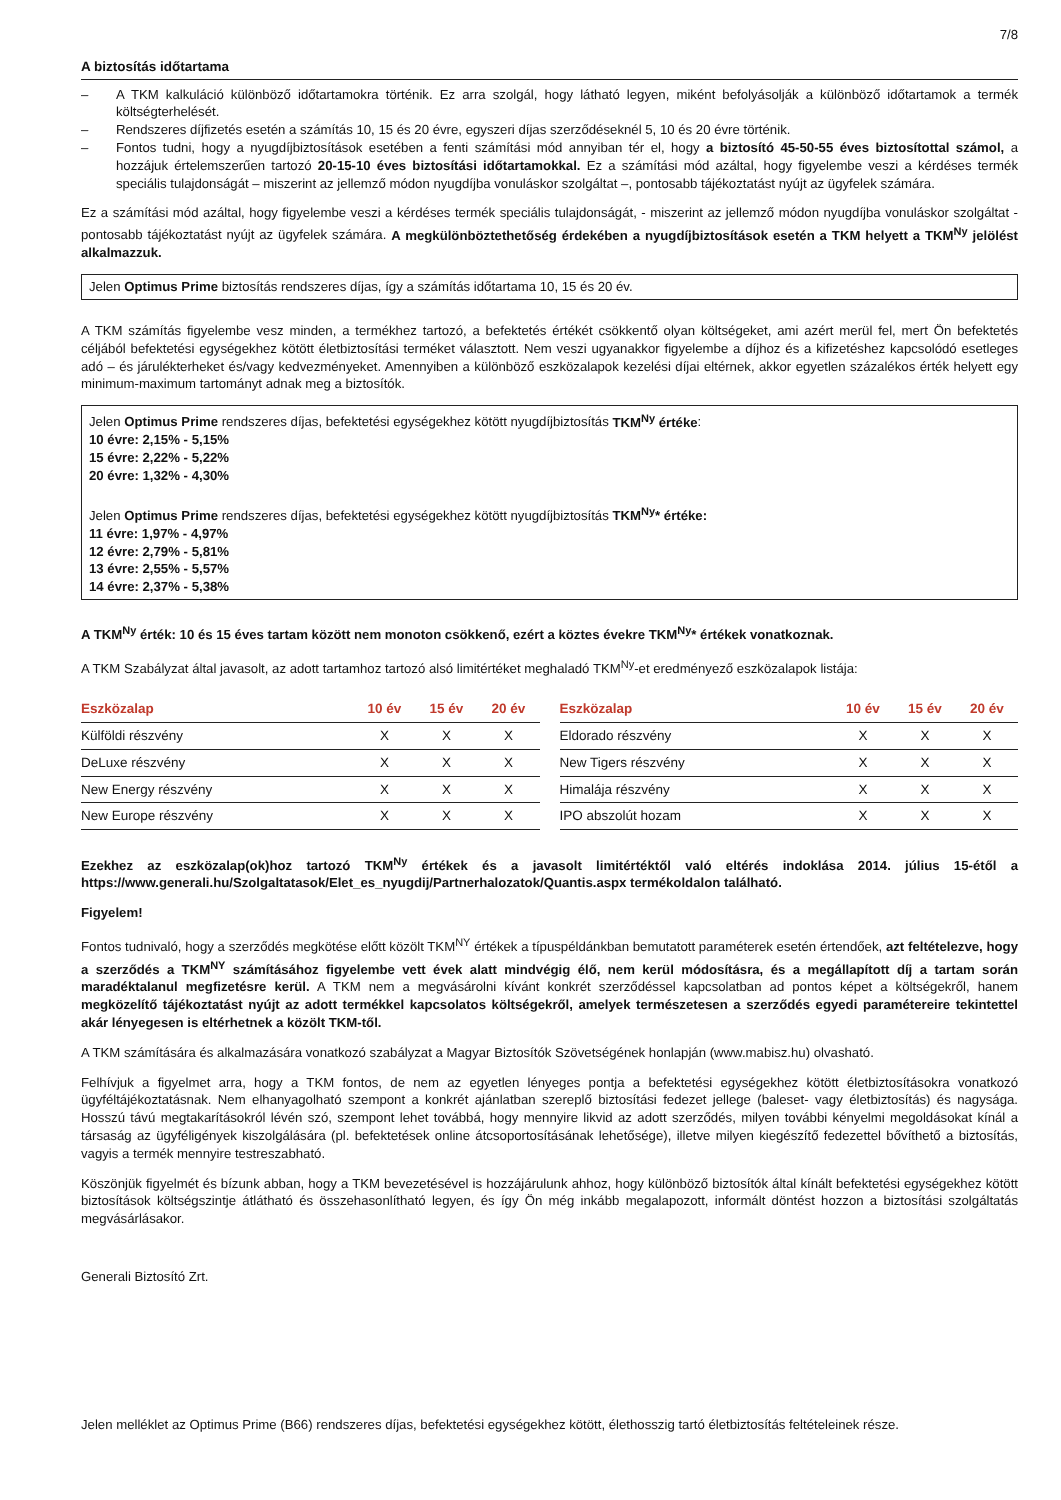7/8
A biztosítás időtartama
– A TKM kalkuláció különböző időtartamokra történik. Ez arra szolgál, hogy látható legyen, miként befolyásolják a különböző időtartamok a termék költségterhelését.
– Rendszeres díjfizetés esetén a számítás 10, 15 és 20 évre, egyszeri díjas szerződéseknél 5, 10 és 20 évre történik.
– Fontos tudni, hogy a nyugdíjbiztosítások esetében a fenti számítási mód annyiban tér el, hogy a biztosító 45-50-55 éves biztosítottal számol, a hozzájuk értelemszerűen tartozó 20-15-10 éves biztosítási időtartamokkal. Ez a számítási mód azáltal, hogy figyelembe veszi a kérdéses termék speciális tulajdonságát – miszerint az jellemző módon nyugdíjba vonuláskor szolgáltat –, pontosabb tájékoztatást nyújt az ügyfelek számára.
Ez a számítási mód azáltal, hogy figyelembe veszi a kérdéses termék speciális tulajdonságát, - miszerint az jellemző módon nyugdíjba vonuláskor szolgáltat - pontosabb tájékoztatást nyújt az ügyfelek számára. A megkülönböztethetőség érdekében a nyugdíjbiztosítások esetén a TKM helyett a TKM<sup>Ny</sup> jelölést alkalmazzuk.
Jelen Optimus Prime biztosítás rendszeres díjas, így a számítás időtartama 10, 15 és 20 év.
A TKM számítás figyelembe vesz minden, a termékhez tartozó, a befektetés értékét csökkentő olyan költségeket, ami azért merül fel, mert Ön befektetés céljából befektetési egységekhez kötött életbiztosítási terméket választott. Nem veszi ugyanakkor figyelembe a díjhoz és a kifizetéshez kapcsolódó esetleges adó – és járulékterheket és/vagy kedvezményeket. Amennyiben a különböző eszközalapok kezelési díjai eltérnek, akkor egyetlen százalékos érték helyett egy minimum-maximum tartományt adnak meg a biztosítók.
Jelen Optimus Prime rendszeres díjas, befektetési egységekhez kötött nyugdíjbiztosítás TKM<sup>Ny</sup> értéke:
10 évre: 2,15% - 5,15%
15 évre: 2,22% - 5,22%
20 évre: 1,32% - 4,30%
Jelen Optimus Prime rendszeres díjas, befektetési egységekhez kötött nyugdíjbiztosítás TKM<sup>Ny</sup>* értéke:
11 évre: 1,97% - 4,97%
12 évre: 2,79% - 5,81%
13 évre: 2,55% - 5,57%
14 évre: 2,37% - 5,38%
A TKM<sup>Ny</sup> érték: 10 és 15 éves tartam között nem monoton csökkenő, ezért a köztes évekre TKM<sup>Ny</sup>* értékek vonatkoznak.
A TKM Szabályzat által javasolt, az adott tartamhoz tartozó alsó limitértéket meghaladó TKM<sup>Ny</sup>-et eredményező eszközalapok listája:
| Eszközalap | 10 év | 15 év | 20 év |
| --- | --- | --- | --- |
| Külföldi részvény | X | X | X |
| DeLuxe részvény | X | X | X |
| New Energy részvény | X | X | X |
| New Europe részvény | X | X | X |
| Eszközalap | 10 év | 15 év | 20 év |
| --- | --- | --- | --- |
| Eldorado részvény | X | X | X |
| New Tigers részvény | X | X | X |
| Himalája részvény | X | X | X |
| IPO abszolút hozam | X | X | X |
Ezekhez az eszközalap(ok)hoz tartozó TKM<sup>Ny</sup> értékek és a javasolt limitértéktől való eltérés indoklása 2014. július 15-étől a https://www.generali.hu/Szolgaltatasok/Elet_es_nyugdij/Partnerhalozatok/Quantis.aspx termékoldalon található.
Figyelem!
Fontos tudnivaló, hogy a szerződés megkötése előtt közölt TKM<sup>NY</sup> értékek a típuspéldánkban bemutatott paraméterek esetén értendőek, azt feltételezve, hogy a szerződés a TKM<sup>NY</sup> számításához figyelembe vett évek alatt mindvégig élő, nem kerül módosításra, és a megállapított díj a tartam során maradéktalanul megfizetésre kerül. A TKM nem a megvásárolni kívánt konkrét szerződéssel kapcsolatban ad pontos képet a költségekről, hanem megközelítő tájékoztatást nyújt az adott termékkel kapcsolatos költségekről, amelyek természetesen a szerződés egyedi paramétereire tekintettel akár lényegesen is eltérhetnek a közölt TKM-től.
A TKM számítására és alkalmazására vonatkozó szabályzat a Magyar Biztosítók Szövetségének honlapján (www.mabisz.hu) olvasható.
Felhívjuk a figyelmet arra, hogy a TKM fontos, de nem az egyetlen lényeges pontja a befektetési egységekhez kötött életbiztosításokra vonatkozó ügyféltájékoztatásnak. Nem elhanyagolható szempont a konkrét ajánlatban szereplő biztosítási fedezet jellege (baleset- vagy életbiztosítás) és nagysága. Hosszú távú megtakarításokról lévén szó, szempont lehet továbbá, hogy mennyire likvid az adott szerződés, milyen további kényelmi megoldásokat kínál a társaság az ügyféligények kiszolgálására (pl. befektetések online átcsoportosításának lehetősége), illetve milyen kiegészítő fedezettel bővíthető a biztosítás, vagyis a termék mennyire testreszabható.
Köszönjük figyelmét és bízunk abban, hogy a TKM bevezetésével is hozzájárulunk ahhoz, hogy különböző biztosítók által kínált befektetési egységekhez kötött biztosítások költségszintje átlátható és összehasonlítható legyen, és így Ön még inkább megalapozott, informált döntést hozzon a biztosítási szolgáltatás megvásárlásakor.
Generali Biztosító Zrt.
Jelen melléklet az Optimus Prime (B66) rendszeres díjas, befektetési egységekhez kötött, élethosszig tartó életbiztosítás feltételeinek része.